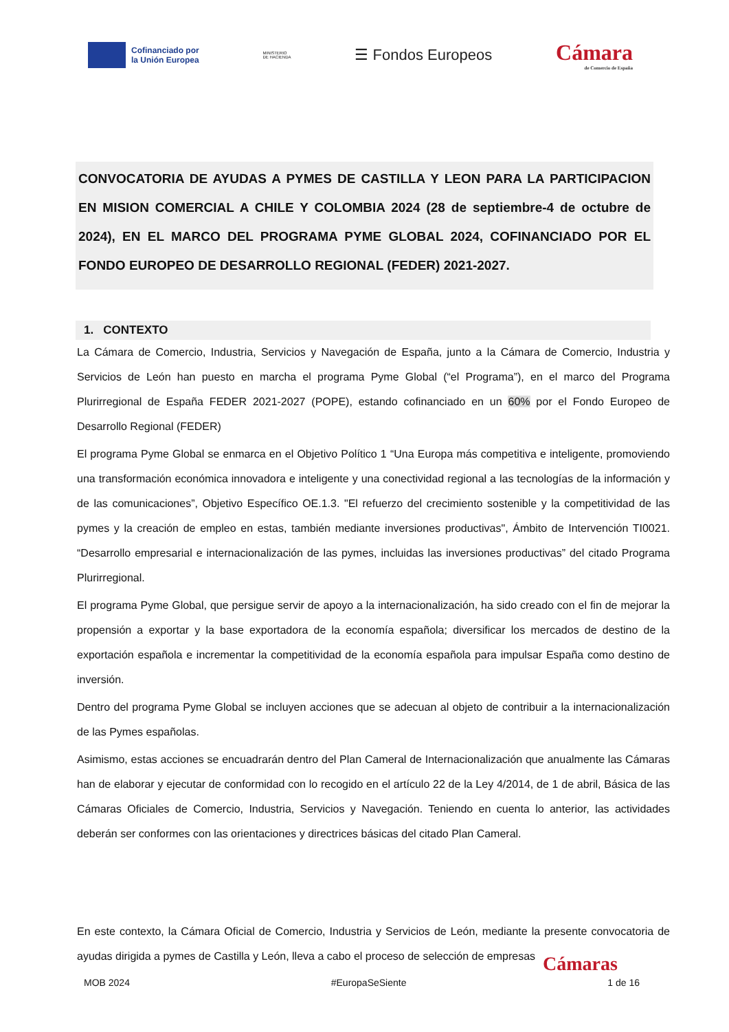Cofinanciado por
la Unión Europea
MINISTERIO
DE HACIENDA
☰ Fondos Europeos
Cámara
de Comercio de España
CONVOCATORIA DE AYUDAS A PYMES DE CASTILLA Y LEON PARA LA PARTICIPACION EN MISION COMERCIAL A CHILE Y COLOMBIA 2024 (28 de septiembre-4 de octubre de 2024), EN EL MARCO DEL PROGRAMA PYME GLOBAL 2024, COFINANCIADO POR EL FONDO EUROPEO DE DESARROLLO REGIONAL (FEDER) 2021-2027.
1. CONTEXTO
La Cámara de Comercio, Industria, Servicios y Navegación de España, junto a la Cámara de Comercio, Industria y Servicios de León han puesto en marcha el programa Pyme Global (“el Programa”), en el marco del Programa Plurirregional de España FEDER 2021-2027 (POPE), estando cofinanciado en un 60% por el Fondo Europeo de Desarrollo Regional (FEDER)
El programa Pyme Global se enmarca en el Objetivo Político 1 “Una Europa más competitiva e inteligente, promoviendo una transformación económica innovadora e inteligente y una conectividad regional a las tecnologías de la información y de las comunicaciones”, Objetivo Específico OE.1.3. "El refuerzo del crecimiento sostenible y la competitividad de las pymes y la creación de empleo en estas, también mediante inversiones productivas", Ámbito de Intervención TI0021. “Desarrollo empresarial e internacionalización de las pymes, incluidas las inversiones productivas” del citado Programa Plurirregional.
El programa Pyme Global, que persigue servir de apoyo a la internacionalización, ha sido creado con el fin de mejorar la propensión a exportar y la base exportadora de la economía española; diversificar los mercados de destino de la exportación española e incrementar la competitividad de la economía española para impulsar España como destino de inversión.
Dentro del programa Pyme Global se incluyen acciones que se adecuan al objeto de contribuir a la internacionalización de las Pymes españolas.
Asimismo, estas acciones se encuadrarán dentro del Plan Cameral de Internacionalización que anualmente las Cámaras han de elaborar y ejecutar de conformidad con lo recogido en el artículo 22 de la Ley 4/2014, de 1 de abril, Básica de las Cámaras Oficiales de Comercio, Industria, Servicios y Navegación. Teniendo en cuenta lo anterior, las actividades deberán ser conformes con las orientaciones y directrices básicas del citado Plan Cameral.
En este contexto, la Cámara Oficial de Comercio, Industria y Servicios de León, mediante la presente convocatoria de ayudas dirigida a pymes de Castilla y León, lleva a cabo el proceso de selección de empresas
Cámaras
MOB 2024 #EuropaSeSiente 1 de 16